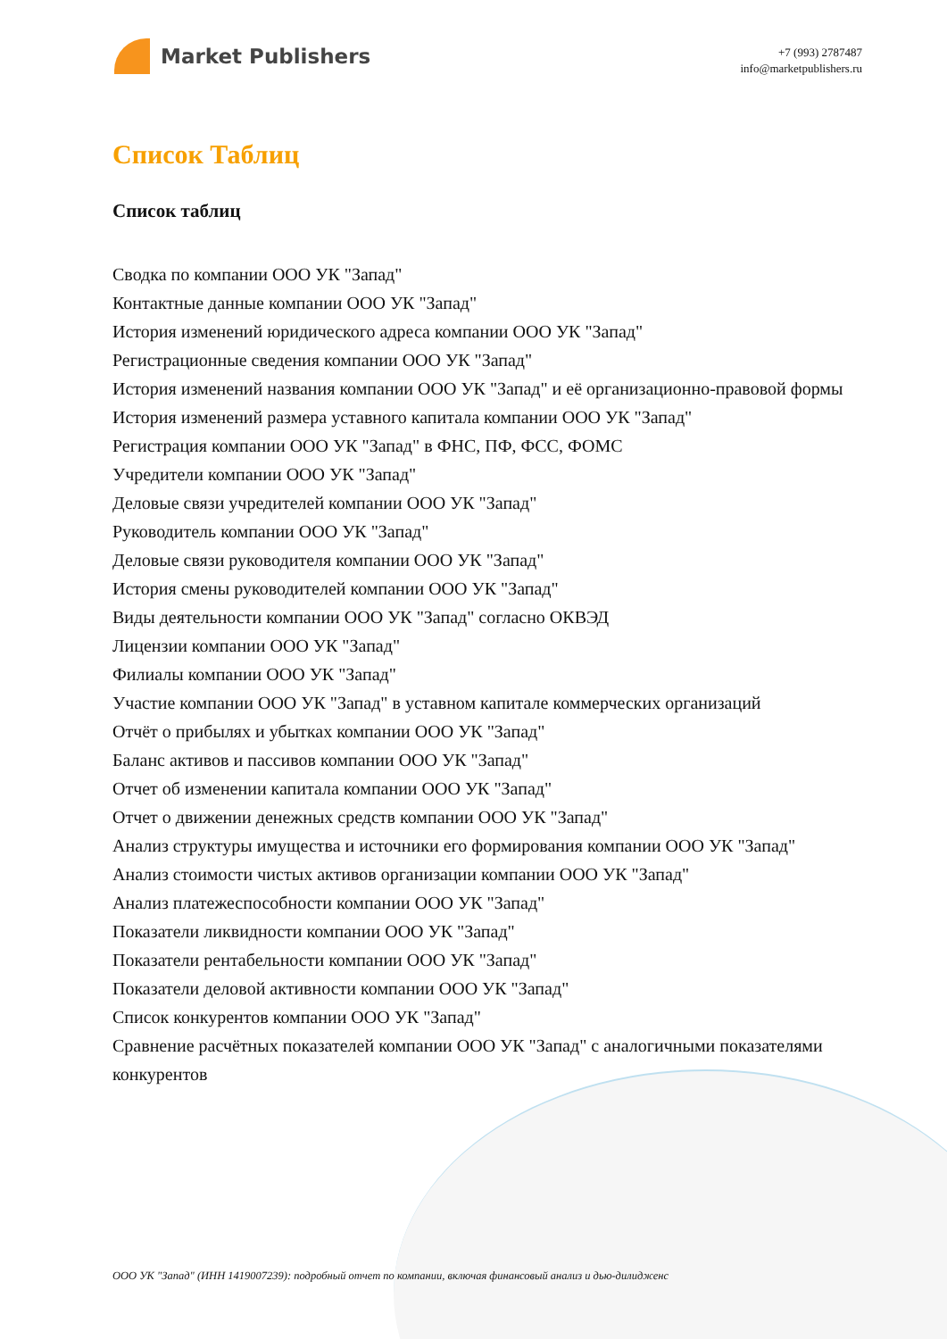Market Publishers
+7 (993) 2787487
info@marketpublishers.ru
Список Таблиц
Список таблиц
Сводка по компании ООО УК "Запад"
Контактные данные компании ООО УК "Запад"
История изменений юридического адреса компании ООО УК "Запад"
Регистрационные сведения компании ООО УК "Запад"
История изменений названия компании ООО УК "Запад" и её организационно-правовой формы
История изменений размера уставного капитала компании ООО УК "Запад"
Регистрация компании ООО УК "Запад" в ФНС, ПФ, ФСС, ФОМС
Учредители компании ООО УК "Запад"
Деловые связи учредителей компании ООО УК "Запад"
Руководитель компании ООО УК "Запад"
Деловые связи руководителя компании ООО УК "Запад"
История смены руководителей компании ООО УК "Запад"
Виды деятельности компании ООО УК "Запад" согласно ОКВЭД
Лицензии компании ООО УК "Запад"
Филиалы компании ООО УК "Запад"
Участие компании ООО УК "Запад" в уставном капитале коммерческих организаций
Отчёт о прибылях и убытках компании ООО УК "Запад"
Баланс активов и пассивов компании ООО УК "Запад"
Отчет об изменении капитала компании ООО УК "Запад"
Отчет о движении денежных средств компании ООО УК "Запад"
Анализ структуры имущества и источники его формирования компании ООО УК "Запад"
Анализ стоимости чистых активов организации компании ООО УК "Запад"
Анализ платежеспособности компании ООО УК "Запад"
Показатели ликвидности компании ООО УК "Запад"
Показатели рентабельности компании ООО УК "Запад"
Показатели деловой активности компании ООО УК "Запад"
Список конкурентов компании ООО УК "Запад"
Сравнение расчётных показателей компании ООО УК "Запад" с аналогичными показателями конкурентов
ООО УК "Запад" (ИНН 1419007239): подробный отчет по компании, включая финансовый анализ и дью-дилидженс